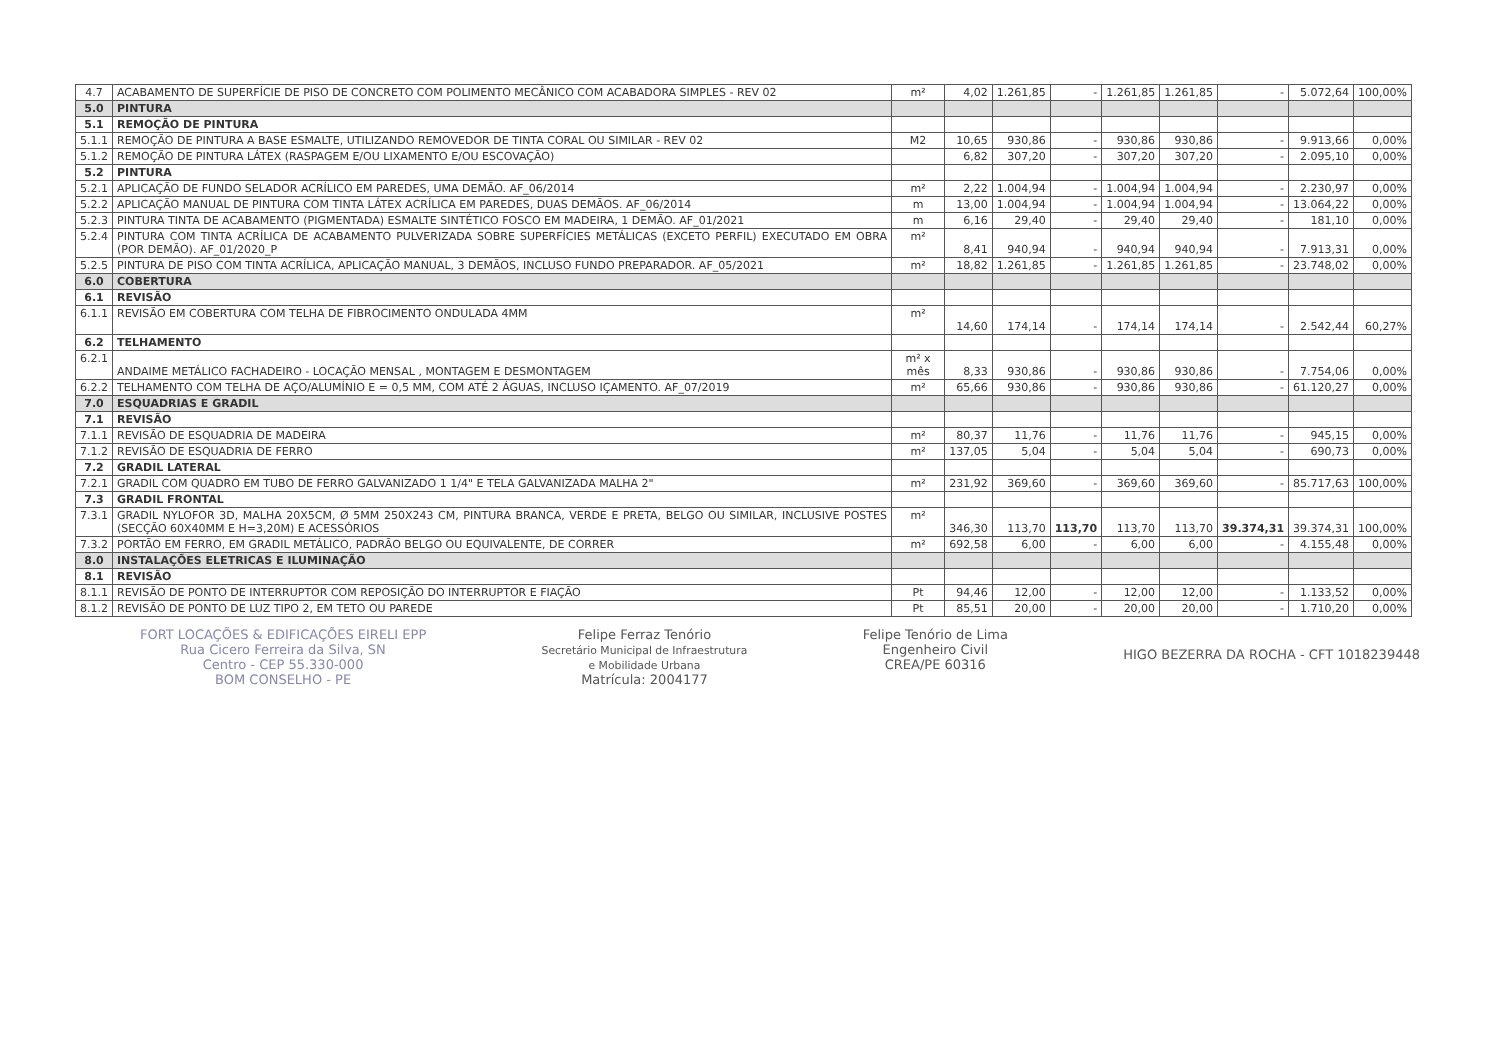| 4.7 | ACABAMENTO DE SUPERFÍCIE DE PISO DE CONCRETO COM POLIMENTO MECÂNICO COM ACABADORA SIMPLES - REV 02 | m² | 4,02 | 1.261,85 | - | 1.261,85 | 1.261,85 | - | 5.072,64 | 100,00% |
| 5.0 | PINTURA | | | | | | | | | |
| 5.1 | REMOÇÃO DE PINTURA | | | | | | | | | |
| 5.1.1 | REMOÇÃO DE PINTURA A BASE ESMALTE, UTILIZANDO REMOVEDOR DE TINTA CORAL OU SIMILAR - REV 02 | M2 | 10,65 | 930,86 | - | 930,86 | 930,86 | - | 9.913,66 | 0,00% |
| 5.1.2 | REMOÇÃO DE PINTURA LÁTEX (RASPAGEM E/OU LIXAMENTO E/OU ESCOVAÇÃO) | | 6,82 | 307,20 | - | 307,20 | 307,20 | - | 2.095,10 | 0,00% |
| 5.2 | PINTURA | | | | | | | | | |
| 5.2.1 | APLICAÇÃO DE FUNDO SELADOR ACRÍLICO EM PAREDES, UMA DEMÃO. AF_06/2014 | m² | 2,22 | 1.004,94 | - | 1.004,94 | 1.004,94 | - | 2.230,97 | 0,00% |
| 5.2.2 | APLICAÇÃO MANUAL DE PINTURA COM TINTA LÁTEX ACRÍLICA EM PAREDES, DUAS DEMÃOS. AF_06/2014 | m | 13,00 | 1.004,94 | - | 1.004,94 | 1.004,94 | - | 13.064,22 | 0,00% |
| 5.2.3 | PINTURA TINTA DE ACABAMENTO (PIGMENTADA) ESMALTE SINTÉTICO FOSCO EM MADEIRA, 1 DEMÃO. AF_01/2021 | m | 6,16 | 29,40 | - | 29,40 | 29,40 | - | 181,10 | 0,00% |
| 5.2.4 | PINTURA COM TINTA ACRÍLICA DE ACABAMENTO PULVERIZADA SOBRE SUPERFÍCIES METÁLICAS (EXCETO PERFIL) EXECUTADO EM OBRA (POR DEMÃO). AF_01/2020_P | m² | 8,41 | 940,94 | - | 940,94 | 940,94 | - | 7.913,31 | 0,00% |
| 5.2.5 | PINTURA DE PISO COM TINTA ACRÍLICA, APLICAÇÃO MANUAL, 3 DEMÃOS, INCLUSO FUNDO PREPARADOR. AF_05/2021 | m² | 18,82 | 1.261,85 | - | 1.261,85 | 1.261,85 | - | 23.748,02 | 0,00% |
| 6.0 | COBERTURA | | | | | | | | | |
| 6.1 | REVISÃO | | | | | | | | | |
| 6.1.1 | REVISÃO EM COBERTURA COM TELHA DE FIBROCIMENTO ONDULADA 4MM | m² | 14,60 | 174,14 | - | 174,14 | 174,14 | - | 2.542,44 | 60,27% |
| 6.2 | TELHAMENTO | | | | | | | | | |
| 6.2.1 | ANDAIME METÁLICO FACHADEIRO - LOCAÇÃO MENSAL , MONTAGEM E DESMONTAGEM | m² x mês | 8,33 | 930,86 | - | 930,86 | 930,86 | - | 7.754,06 | 0,00% |
| 6.2.2 | TELHAMENTO COM TELHA DE AÇO/ALUMÍNIO E = 0,5 MM, COM ATÉ 2 ÁGUAS, INCLUSO IÇAMENTO. AF_07/2019 | m² | 65,66 | 930,86 | - | 930,86 | 930,86 | - | 61.120,27 | 0,00% |
| 7.0 | ESQUADRIAS E GRADIL | | | | | | | | | |
| 7.1 | REVISÃO | | | | | | | | | |
| 7.1.1 | REVISÃO DE ESQUADRIA DE MADEIRA | m² | 80,37 | 11,76 | - | 11,76 | 11,76 | - | 945,15 | 0,00% |
| 7.1.2 | REVISÃO DE ESQUADRIA DE FERRO | m² | 137,05 | 5,04 | - | 5,04 | 5,04 | - | 690,73 | 0,00% |
| 7.2 | GRADIL LATERAL | | | | | | | | | |
| 7.2.1 | GRADIL COM QUADRO EM TUBO DE FERRO GALVANIZADO 1 1/4" E TELA GALVANIZADA MALHA 2" | m² | 231,92 | 369,60 | - | 369,60 | 369,60 | - | 85.717,63 | 100,00% |
| 7.3 | GRADIL FRONTAL | | | | | | | | | |
| 7.3.1 | GRADIL NYLOFOR 3D, MALHA 20X5CM, Ø 5MM 250X243 CM, PINTURA BRANCA, VERDE E PRETA, BELGO OU SIMILAR, INCLUSIVE POSTES (SECÇÃO 60X40MM E H=3,20M) E ACESSÓRIOS | m² | 346,30 | 113,70 | 113,70 | 113,70 | 113,70 | 39.374,31 | 39.374,31 | 100,00% |
| 7.3.2 | PORTÃO EM FERRO, EM GRADIL METÁLICO, PADRÃO BELGO OU EQUIVALENTE, DE CORRER | m² | 692,58 | 6,00 | - | 6,00 | 6,00 | - | 4.155,48 | 0,00% |
| 8.0 | INSTALAÇÕES ELETRICAS E ILUMINAÇÃO | | | | | | | | | |
| 8.1 | REVISÃO | | | | | | | | | |
| 8.1.1 | REVISÃO DE PONTO DE INTERRUPTOR COM REPOSIÇÃO DO INTERRUPTOR E FIAÇÃO | Pt | 94,46 | 12,00 | - | 12,00 | 12,00 | - | 1.133,52 | 0,00% |
| 8.1.2 | REVISÃO DE PONTO DE LUZ TIPO 2, EM TETO OU PAREDE | Pt | 85,51 | 20,00 | - | 20,00 | 20,00 | - | 1.710,20 | 0,00% |
FORT LOCAÇÕES & EDIFICAÇÕES EIRELI EPP
Rua Cicero Ferreira da Silva, SN
Centro - CEP 55.330-000
BOM CONSELHO - PE
Felipe Ferraz Tenório
Secretário Municipal de Infraestrutura
e Mobilidade Urbana
Matrícula: 2004177
Felipe Tenório de Lima
Engenheiro Civil
CREA/PE 60316
HIGO BEZERRA DA ROCHA - CFT 1018239448